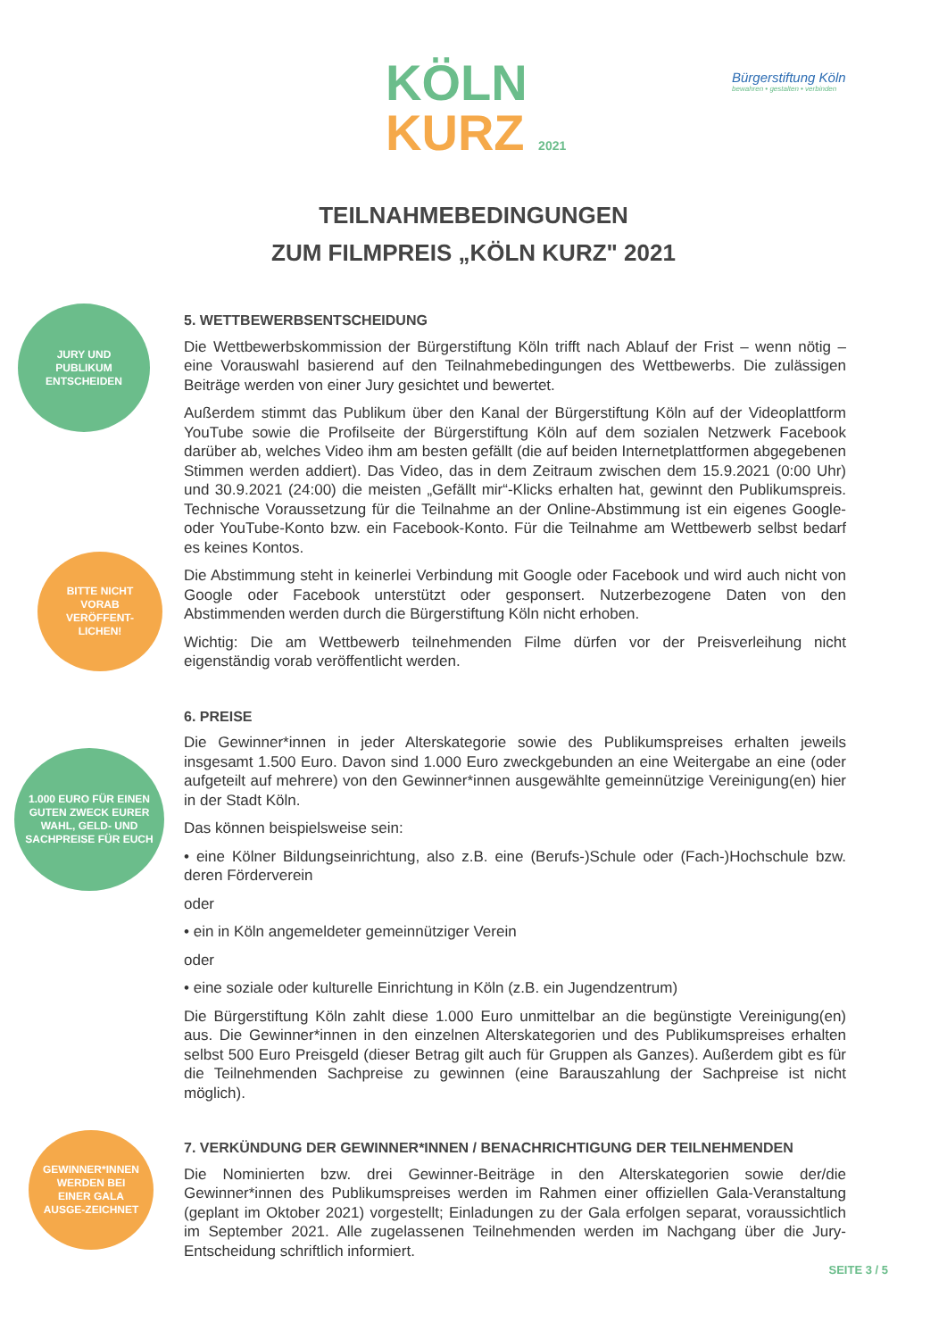KÖLN
KURZ 2021
Bürgerstiftung Köln
bewahren • gestalten • verbinden
TEILNAHMEBEDINGUNGEN
ZUM FILMPREIS „KÖLN KURZ" 2021
JURY UND PUBLIKUM ENTSCHEIDEN
BITTE NICHT VORAB VERÖFFENT-LICHEN!
1.000 EURO FÜR EINEN GUTEN ZWECK EURER WAHL, GELD- UND SACHPREISE FÜR EUCH
GEWINNER*INNEN WERDEN BEI EINER GALA AUSGE-ZEICHNET
5. WETTBEWERBSENTSCHEIDUNG
Die Wettbewerbskommission der Bürgerstiftung Köln trifft nach Ablauf der Frist – wenn nötig – eine Vorauswahl basierend auf den Teilnahmebedingungen des Wettbewerbs. Die zulässigen Beiträge werden von einer Jury gesichtet und bewertet.
Außerdem stimmt das Publikum über den Kanal der Bürgerstiftung Köln auf der Videoplattform YouTube sowie die Profilseite der Bürgerstiftung Köln auf dem sozialen Netzwerk Facebook darüber ab, welches Video ihm am besten gefällt (die auf beiden Internetplattformen abgegebenen Stimmen werden addiert). Das Video, das in dem Zeitraum zwischen dem 15.9.2021 (0:00 Uhr) und 30.9.2021 (24:00) die meisten „Gefällt mir“-Klicks erhalten hat, gewinnt den Publikumspreis. Technische Voraussetzung für die Teilnahme an der Online-Abstimmung ist ein eigenes Google- oder YouTube-Konto bzw. ein Facebook-Konto. Für die Teilnahme am Wettbewerb selbst bedarf es keines Kontos.
Die Abstimmung steht in keinerlei Verbindung mit Google oder Facebook und wird auch nicht von Google oder Facebook unterstützt oder gesponsert. Nutzerbezogene Daten von den Abstimmenden werden durch die Bürgerstiftung Köln nicht erhoben.
Wichtig: Die am Wettbewerb teilnehmenden Filme dürfen vor der Preisverleihung nicht eigenständig vorab veröffentlicht werden.
6. PREISE
Die Gewinner*innen in jeder Alterskategorie sowie des Publikumspreises erhalten jeweils insgesamt 1.500 Euro. Davon sind 1.000 Euro zweckgebunden an eine Weitergabe an eine (oder aufgeteilt auf mehrere) von den Gewinner*innen ausgewählte gemeinnützige Vereinigung(en) hier in der Stadt Köln.
Das können beispielsweise sein:
• eine Kölner Bildungseinrichtung, also z.B. eine (Berufs-)Schule oder (Fach-)Hochschule bzw. deren Förderverein
oder
• ein in Köln angemeldeter gemeinnütziger Verein
oder
• eine soziale oder kulturelle Einrichtung in Köln (z.B. ein Jugendzentrum)
Die Bürgerstiftung Köln zahlt diese 1.000 Euro unmittelbar an die begünstigte Vereinigung(en) aus. Die Gewinner*innen in den einzelnen Alterskategorien und des Publikumspreises erhalten selbst 500 Euro Preisgeld (dieser Betrag gilt auch für Gruppen als Ganzes). Außerdem gibt es für die Teilnehmenden Sachpreise zu gewinnen (eine Barauszahlung der Sachpreise ist nicht möglich).
7. VERKÜNDUNG DER GEWINNER*INNEN / BENACHRICHTIGUNG DER TEILNEHMENDEN
Die Nominierten bzw. drei Gewinner-Beiträge in den Alterskategorien sowie der/die Gewinner*innen des Publikumspreises werden im Rahmen einer offiziellen Gala-Veranstaltung (geplant im Oktober 2021) vorgestellt; Einladungen zu der Gala erfolgen separat, voraussichtlich im September 2021. Alle zugelassenen Teilnehmenden werden im Nachgang über die Jury-Entscheidung schriftlich informiert.
SEITE 3 / 5